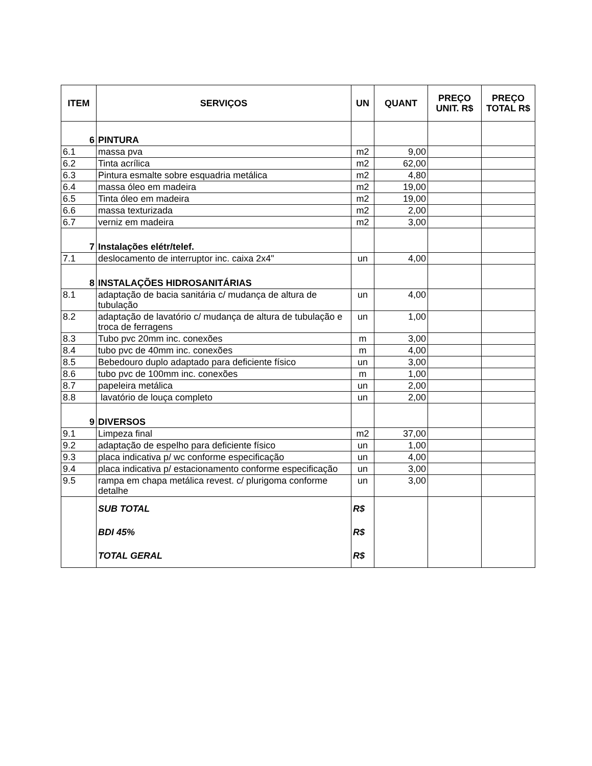| ITEM | SERVIÇOS | UN | QUANT | PREÇO UNIT. R$ | PREÇO TOTAL R$ |
| --- | --- | --- | --- | --- | --- |
| 6 | PINTURA | | | | |
| 6.1 | massa pva | m2 | 9,00 | | |
| 6.2 | Tinta acrílica | m2 | 62,00 | | |
| 6.3 | Pintura esmalte sobre esquadria metálica | m2 | 4,80 | | |
| 6.4 | massa óleo em madeira | m2 | 19,00 | | |
| 6.5 | Tinta óleo em madeira | m2 | 19,00 | | |
| 6.6 | massa texturizada | m2 | 2,00 | | |
| 6.7 | verniz em madeira | m2 | 3,00 | | |
| 7 | Instalações elétr/telef. | | | | |
| 7.1 | deslocamento de interruptor inc. caixa 2x4" | un | 4,00 | | |
| 8 | INSTALAÇÕES HIDROSANITÁRIAS | | | | |
| 8.1 | adaptação de bacia sanitária c/ mudança de altura de tubulação | un | 4,00 | | |
| 8.2 | adaptação de lavatório c/ mudança de altura de tubulação e troca de ferragens | un | 1,00 | | |
| 8.3 | Tubo pvc 20mm inc. conexões | m | 3,00 | | |
| 8.4 | tubo pvc de 40mm inc. conexões | m | 4,00 | | |
| 8.5 | Bebedouro duplo adaptado para deficiente físico | un | 3,00 | | |
| 8.6 | tubo pvc de 100mm inc. conexões | m | 1,00 | | |
| 8.7 | papeleira metálica | un | 2,00 | | |
| 8.8 | lavatório de louça completo | un | 2,00 | | |
| 9 | DIVERSOS | | | | |
| 9.1 | Limpeza final | m2 | 37,00 | | |
| 9.2 | adaptação de espelho para deficiente físico | un | 1,00 | | |
| 9.3 | placa indicativa p/ wc conforme especificação | un | 4,00 | | |
| 9.4 | placa indicativa p/ estacionamento conforme especificação | un | 3,00 | | |
| 9.5 | rampa em chapa metálica revest. c/ plurigoma conforme detalhe | un | 3,00 | | |
| | SUB TOTAL | R$ | | | |
| | BDI 45% | R$ | | | |
| | TOTAL GERAL | R$ | | | |